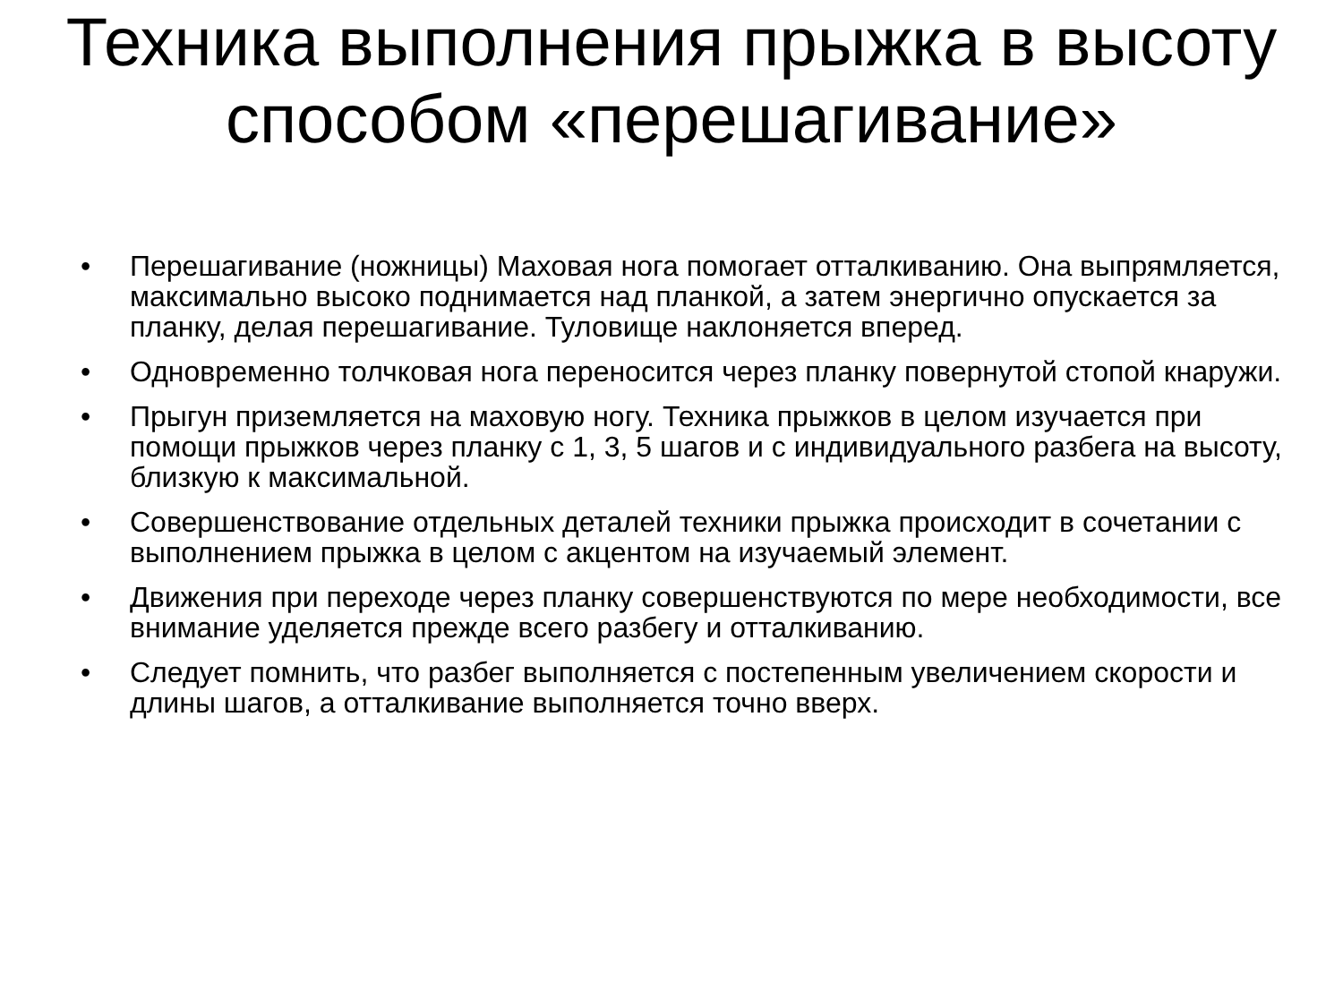Техника выполнения прыжка в высоту способом «перешагивание»
• Перешагивание (ножницы) Маховая нога помогает отталкиванию. Она выпрямляется, максимально высоко поднимается над планкой, а затем энергично опускается за планку, делая перешагивание. Туловище наклоняется вперед.
• Одновременно толчковая нога переносится через планку повернутой стопой кнаружи.
• Прыгун приземляется на маховую ногу. Техника прыжков в целом изучается при помощи прыжков через планку с 1, 3, 5 шагов и с индивидуального разбега на высоту, близкую к максимальной.
• Совершенствование отдельных деталей техники прыжка происходит в сочетании с выполнением прыжка в целом с акцентом на изучаемый элемент.
• Движения при переходе через планку совершенствуются по мере необходимости, все внимание уделяется прежде всего разбегу и отталкиванию.
• Следует помнить, что разбег выполняется с постепенным увеличением скорости и длины шагов, а отталкивание выполняется точно вверх.